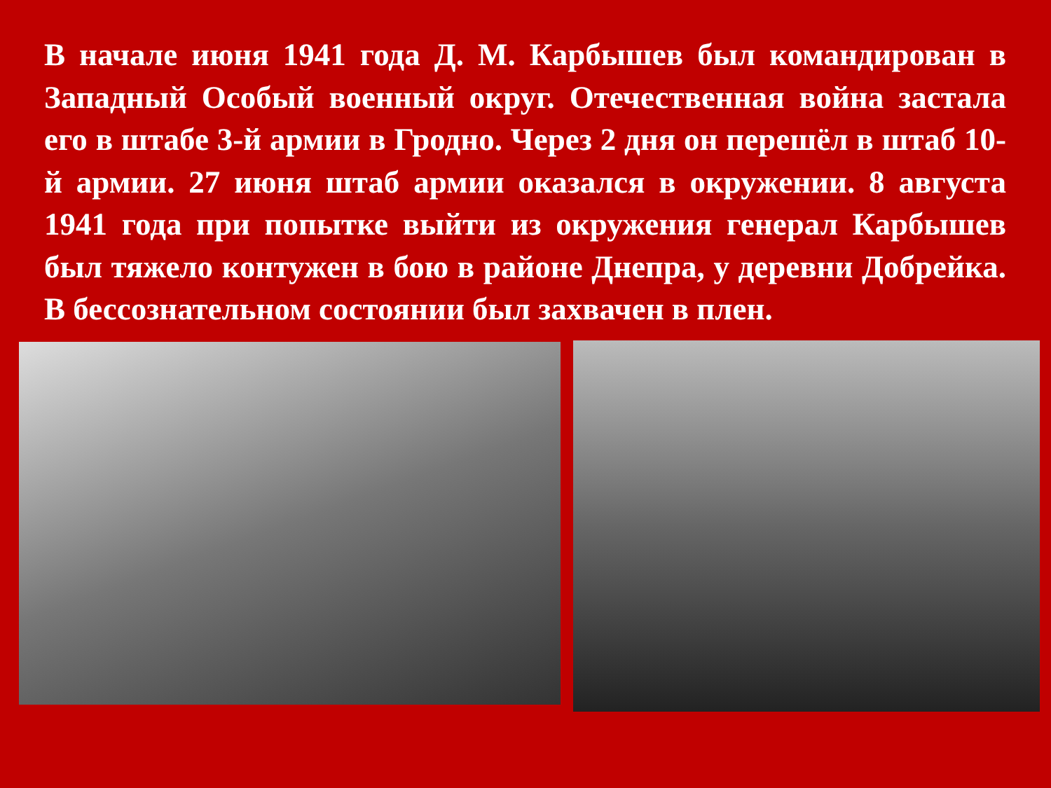В начале июня 1941 года Д. М. Карбышев был командирован в Западный Особый военный округ. Отечественная война застала его в штабе 3-й армии в Гродно. Через 2 дня он перешёл в штаб 10-й армии. 27 июня штаб армии оказался в окружении. 8 августа 1941 года при попытке выйти из окружения генерал Карбышев был тяжело контужен в бою в районе Днепра, у деревни Добрейка. В бессознательном состоянии был захвачен в плен.